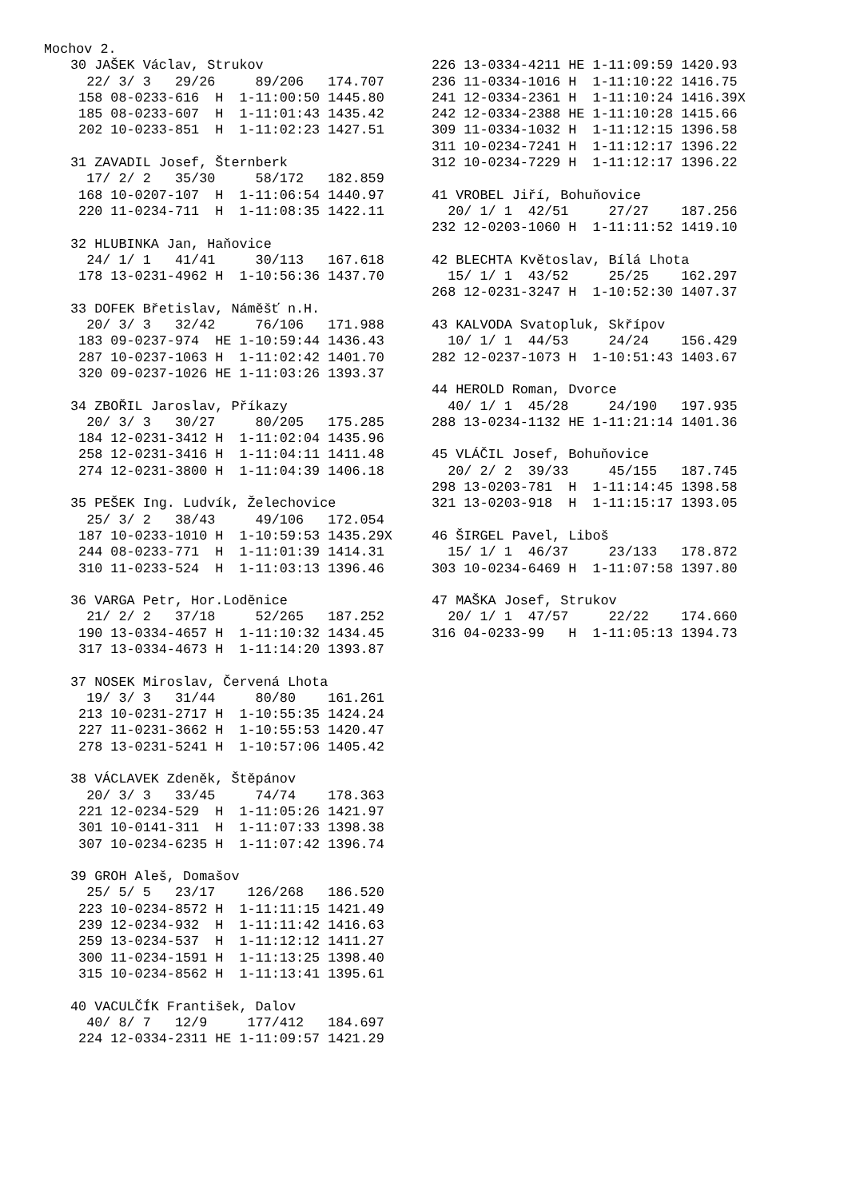Mochov 2.
30 JAŠEK Václav, Strukov
  22/ 3/ 3   29/26     89/206   174.707
 158 08-0233-616  H  1-11:00:50 1445.80
 185 08-0233-607  H  1-11:01:43 1435.42
 202 10-0233-851  H  1-11:02:23 1427.51

31 ZAVADIL Josef, Šternberk
  17/ 2/ 2   35/30     58/172   182.859
 168 10-0207-107  H  1-11:06:54 1440.97
 220 11-0234-711  H  1-11:08:35 1422.11

32 HLUBINKA Jan, Haňovice
  24/ 1/ 1   41/41     30/113   167.618
 178 13-0231-4962 H  1-10:56:36 1437.70

33 DOFEK Břetislav, Náměšť n.H.
  20/ 3/ 3   32/42     76/106   171.988
 183 09-0237-974  HE 1-10:59:44 1436.43
 287 10-0237-1063 H  1-11:02:42 1401.70
 320 09-0237-1026 HE 1-11:03:26 1393.37

34 ZBOŘIL Jaroslav, Příkazy
  20/ 3/ 3   30/27     80/205   175.285
 184 12-0231-3412 H  1-11:02:04 1435.96
 258 12-0231-3416 H  1-11:04:11 1411.48
 274 12-0231-3800 H  1-11:04:39 1406.18

35 PEŠEK Ing. Ludvík, Želechovice
  25/ 3/ 2   38/43     49/106   172.054
 187 10-0233-1010 H  1-10:59:53 1435.29X
 244 08-0233-771  H  1-11:01:39 1414.31
 310 11-0233-524  H  1-11:03:13 1396.46

36 VARGA Petr, Hor.Loděnice
  21/ 2/ 2   37/18     52/265   187.252
 190 13-0334-4657 H  1-11:10:32 1434.45
 317 13-0334-4673 H  1-11:14:20 1393.87

37 NOSEK Miroslav, Červená Lhota
  19/ 3/ 3   31/44     80/80    161.261
 213 10-0231-2717 H  1-10:55:35 1424.24
 227 11-0231-3662 H  1-10:55:53 1420.47
 278 13-0231-5241 H  1-10:57:06 1405.42

38 VÁCLAVEK Zdeněk, Štěpánov
  20/ 3/ 3   33/45     74/74    178.363
 221 12-0234-529  H  1-11:05:26 1421.97
 301 10-0141-311  H  1-11:07:33 1398.38
 307 10-0234-6235 H  1-11:07:42 1396.74

39 GROH Aleš, Domašov
  25/ 5/ 5   23/17    126/268   186.520
 223 10-0234-8572 H  1-11:11:15 1421.49
 239 12-0234-932  H  1-11:11:42 1416.63
 259 13-0234-537  H  1-11:12:12 1411.27
 300 11-0234-1591 H  1-11:13:25 1398.40
 315 10-0234-8562 H  1-11:13:41 1395.61

40 VACULČÍK František, Dalov
  40/ 8/ 7   12/9     177/412   184.697
 224 12-0334-2311 HE 1-11:09:57 1421.29
226 13-0334-4211 HE 1-11:09:59 1420.93
236 11-0334-1016 H  1-11:10:22 1416.75
241 12-0334-2361 H  1-11:10:24 1416.39X
242 12-0334-2388 HE 1-11:10:28 1415.66
309 11-0334-1032 H  1-11:12:15 1396.58
311 10-0234-7241 H  1-11:12:17 1396.22
312 10-0234-7229 H  1-11:12:17 1396.22

41 VROBEL Jiří, Bohuňovice
  20/ 1/ 1  42/51     27/27    187.256
232 12-0203-1060 H  1-11:11:52 1419.10

42 BLECHTA Květoslav, Bílá Lhota
  15/ 1/ 1  43/52     25/25    162.297
268 12-0231-3247 H  1-10:52:30 1407.37

43 KALVODA Svatopluk, Skřípov
  10/ 1/ 1  44/53     24/24    156.429
282 12-0237-1073 H  1-10:51:43 1403.67

44 HEROLD Roman, Dvorce
  40/ 1/ 1  45/28     24/190   197.935
288 13-0234-1132 HE 1-11:21:14 1401.36

45 VLÁČIL Josef, Bohuňovice
  20/ 2/ 2  39/33     45/155   187.745
298 13-0203-781  H  1-11:14:45 1398.58
321 13-0203-918  H  1-11:15:17 1393.05

46 ŠIRGEL Pavel, Liboš
  15/ 1/ 1  46/37     23/133   178.872
303 10-0234-6469 H  1-11:07:58 1397.80

47 MAŠKA Josef, Strukov
  20/ 1/ 1  47/57     22/22    174.660
316 04-0233-99   H  1-11:05:13 1394.73